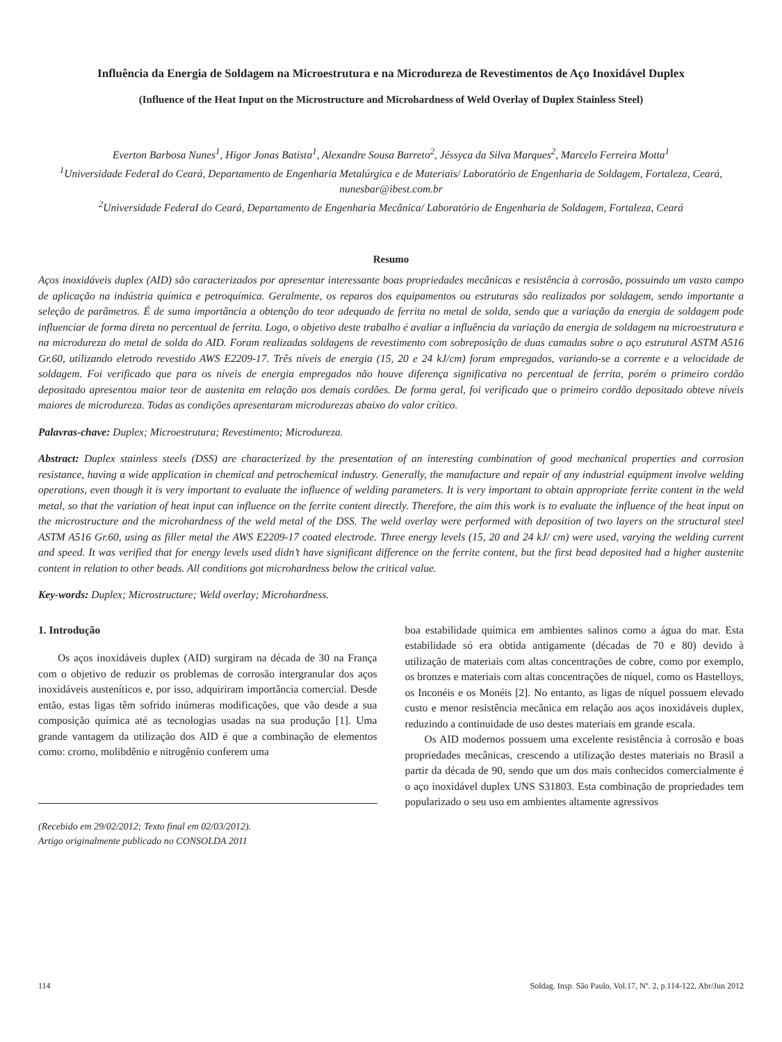Influência da Energia de Soldagem na Microestrutura e na Microdureza de Revestimentos de Aço Inoxidável Duplex
(Influence of the Heat Input on the Microstructure and Microhardness of Weld Overlay of Duplex Stainless Steel)
Everton Barbosa Nunes<sup>1</sup>, Higor Jonas Batista<sup>1</sup>, Alexandre Sousa Barreto<sup>2</sup>, Jéssyca da Silva Marques<sup>2</sup>, Marcelo Ferreira Motta<sup>1</sup>
<sup>1</sup> Universidade FederaI do Ceará, Departamento de Engenharia Metalúrgica e de Materiais/ Laboratório de Engenharia de Soldagem, Fortaleza, Ceará, nunesbar@ibest.com.br
<sup>2</sup> Universidade FederaI do Ceará, Departamento de Engenharia Mecânica/ Laboratório de Engenharia de Soldagem, Fortaleza, Ceará
Resumo
Aços inoxidáveis duplex (AID) são caracterizados por apresentar interessante boas propriedades mecânicas e resistência à corrosão, possuindo um vasto campo de aplicação na indústria química e petroquímica. Geralmente, os reparos dos equipamentos ou estruturas são realizados por soldagem, sendo importante a seleção de parâmetros. É de suma importância a obtenção do teor adequado de ferrita no metal de solda, sendo que a variação da energia de soldagem pode influenciar de forma direta no percentual de ferrita. Logo, o objetivo deste trabalho é avaliar a influência da variação da energia de soldagem na microestrutura e na microdureza do metal de solda do AID. Foram realizadas soldagens de revestimento com sobreposição de duas camadas sobre o aço estrutural ASTM A516 Gr.60, utilizando eletrodo revestido AWS E2209-17. Três níveis de energia (15, 20 e 24 kJ/cm) foram empregados, variando-se a corrente e a velocidade de soldagem. Foi verificado que para os níveis de energia empregados não houve diferença significativa no percentual de ferrita, porém o primeiro cordão depositado apresentou maior teor de austenita em relação aos demais cordões. De forma geral, foi verificado que o primeiro cordão depositado obteve níveis maiores de microdureza. Todas as condições apresentaram microdurezas abaixo do valor crítico.
Palavras-chave: Duplex; Microestrutura; Revestimento; Microdureza.
Abstract: Duplex stainless steels (DSS) are characterized by the presentation of an interesting combination of good mechanical properties and corrosion resistance, having a wide application in chemical and petrochemical industry. Generally, the manufacture and repair of any industrial equipment involve welding operations, even though it is very important to evaluate the influence of welding parameters. It is very important to obtain appropriate ferrite content in the weld metal, so that the variation of heat input can influence on the ferrite content directly. Therefore, the aim this work is to evaluate the influence of the heat input on the microstructure and the microhardness of the weld metal of the DSS. The weld overlay were performed with deposition of two layers on the structural steel ASTM A516 Gr.60, using as filler metal the AWS E2209-17 coated electrode. Three energy levels (15, 20 and 24 kJ/ cm) were used, varying the welding current and speed. It was verified that for energy levels used didn’t have significant difference on the ferrite content, but the first bead deposited had a higher austenite content in relation to other beads. All conditions got microhardness below the critical value.
Key-words: Duplex; Microstructure; Weld overlay; Microhardness.
1. Introdução
Os aços inoxidáveis duplex (AID) surgiram na década de 30 na França com o objetivo de reduzir os problemas de corrosão intergranular dos aços inoxidáveis austeníticos e, por isso, adquiriram importância comercial. Desde então, estas ligas têm sofrido inúmeras modificações, que vão desde a sua composição química até as tecnologias usadas na sua produção [1]. Uma grande vantagem da utilização dos AID é que a combinação de elementos como: cromo, molibdênio e nitrogênio conferem uma
(Recebido em 29/02/2012; Texto final em 02/03/2012).
Artigo originalmente publicado no CONSOLDA 2011
boa estabilidade química em ambientes salinos como a água do mar. Esta estabilidade só era obtida antigamente (décadas de 70 e 80) devido à utilização de materiais com altas concentrações de cobre, como por exemplo, os bronzes e materiais com altas concentrações de níquel, como os Hastelloys, os Inconéis e os Monéis [2]. No entanto, as ligas de níquel possuem elevado custo e menor resistência mecânica em relação aos aços inoxidáveis duplex, reduzindo a continuidade de uso destes materiais em grande escala.
Os AID modernos possuem uma excelente resistência à corrosão e boas propriedades mecânicas, crescendo a utilização destes materiais no Brasil a partir da década de 90, sendo que um dos mais conhecidos comercialmente é o aço inoxidável duplex UNS S31803. Esta combinação de propriedades tem popularizado o seu uso em ambientes altamente agressivos
114 Soldag. Insp. São Paulo, Vol.17, Nº. 2, p.114-122, Abr/Jun 2012